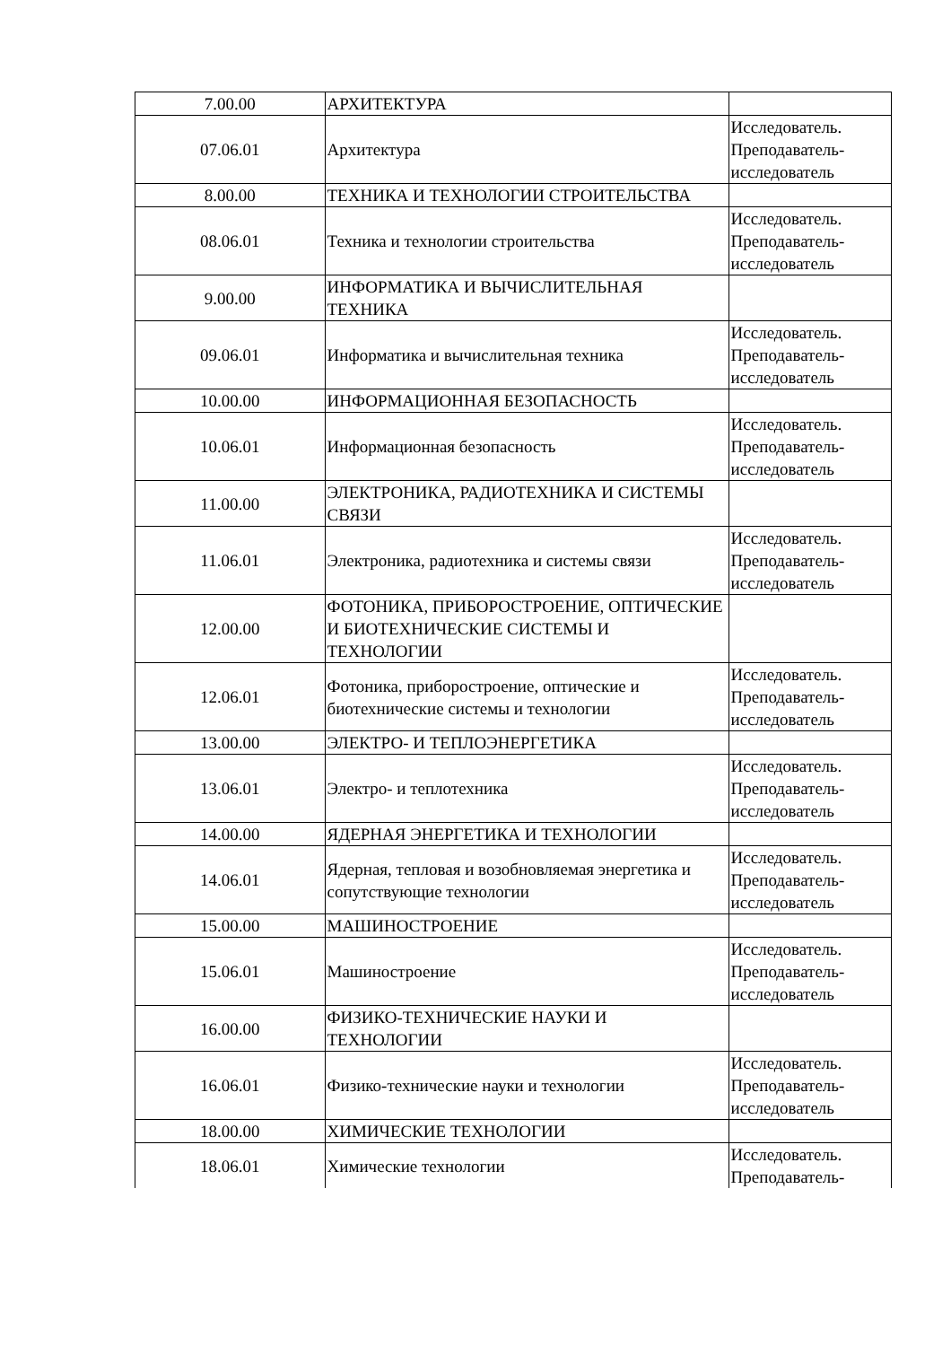| 7.00.00 | АРХИТЕКТУРА | |
| 07.06.01 | Архитектура | Исследователь. Преподаватель-исследователь |
| 8.00.00 | ТЕХНИКА И ТЕХНОЛОГИИ СТРОИТЕЛЬСТВА | |
| 08.06.01 | Техника и технологии строительства | Исследователь. Преподаватель-исследователь |
| 9.00.00 | ИНФОРМАТИКА И ВЫЧИСЛИТЕЛЬНАЯ ТЕХНИКА | |
| 09.06.01 | Информатика и вычислительная техника | Исследователь. Преподаватель-исследователь |
| 10.00.00 | ИНФОРМАЦИОННАЯ БЕЗОПАСНОСТЬ | |
| 10.06.01 | Информационная безопасность | Исследователь. Преподаватель-исследователь |
| 11.00.00 | ЭЛЕКТРОНИКА, РАДИОТЕХНИКА И СИСТЕМЫ СВЯЗИ | |
| 11.06.01 | Электроника, радиотехника и системы связи | Исследователь. Преподаватель-исследователь |
| 12.00.00 | ФОТОНИКА, ПРИБОРОСТРОЕНИЕ, ОПТИЧЕСКИЕ И БИОТЕХНИЧЕСКИЕ СИСТЕМЫ И ТЕХНОЛОГИИ | |
| 12.06.01 | Фотоника, приборостроение, оптические и биотехнические системы и технологии | Исследователь. Преподаватель-исследователь |
| 13.00.00 | ЭЛЕКТРО- И ТЕПЛОЭНЕРГЕТИКА | |
| 13.06.01 | Электро- и теплотехника | Исследователь. Преподаватель-исследователь |
| 14.00.00 | ЯДЕРНАЯ ЭНЕРГЕТИКА И ТЕХНОЛОГИИ | |
| 14.06.01 | Ядерная, тепловая и возобновляемая энергетика и сопутствующие технологии | Исследователь. Преподаватель-исследователь |
| 15.00.00 | МАШИНОСТРОЕНИЕ | |
| 15.06.01 | Машиностроение | Исследователь. Преподаватель-исследователь |
| 16.00.00 | ФИЗИКО-ТЕХНИЧЕСКИЕ НАУКИ И ТЕХНОЛОГИИ | |
| 16.06.01 | Физико-технические науки и технологии | Исследователь. Преподаватель-исследователь |
| 18.00.00 | ХИМИЧЕСКИЕ ТЕХНОЛОГИИ | |
| 18.06.01 | Химические технологии | Исследователь. Преподаватель- |